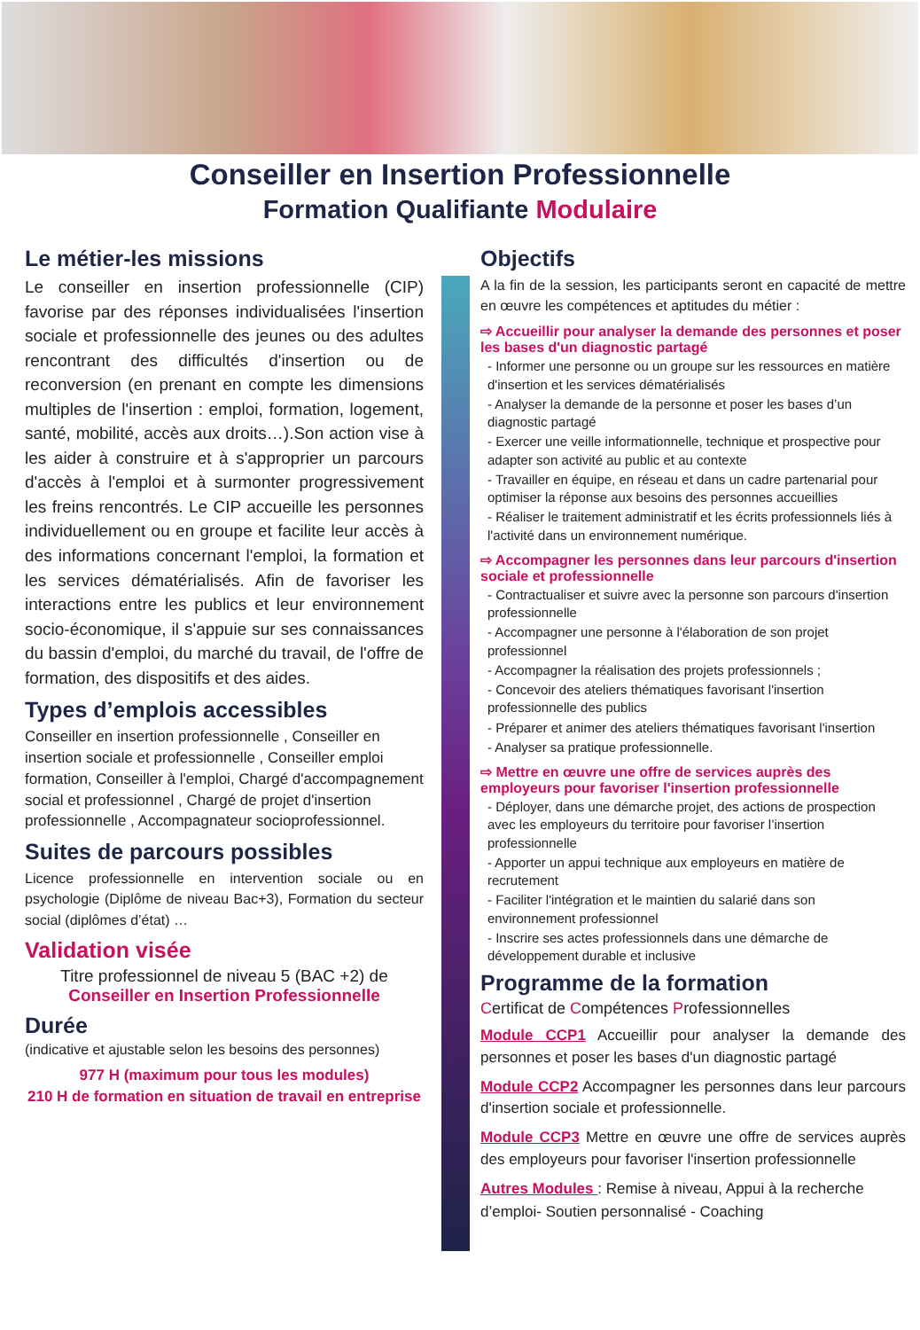Conseiller en Insertion Professionnelle
Formation Qualifiante Modulaire
Le métier-les missions
Le conseiller en insertion professionnelle (CIP) favorise par des réponses individualisées l'insertion sociale et professionnelle des jeunes ou des adultes rencontrant des difficultés d'insertion ou de reconversion (en prenant en compte les dimensions multiples de l'insertion : emploi, formation, logement, santé, mobilité, accès aux droits…).Son action vise à les aider à construire et à s'approprier un parcours d'accès à l'emploi et à surmonter progressivement les freins rencontrés. Le CIP accueille les personnes individuellement ou en groupe et facilite leur accès à des informations concernant l'emploi, la formation et les services dématérialisés. Afin de favoriser les interactions entre les publics et leur environnement socio-économique, il s'appuie sur ses connaissances du bassin d'emploi, du marché du travail, de l'offre de formation, des dispositifs et des aides.
Types d’emplois accessibles
Conseiller en insertion professionnelle , Conseiller en insertion sociale et professionnelle , Conseiller emploi formation, Conseiller à l'emploi, Chargé d'accompagnement social et professionnel , Chargé de projet d'insertion professionnelle , Accompagnateur socioprofessionnel.
Suites de parcours possibles
Licence professionnelle en intervention sociale ou en psychologie (Diplôme de niveau Bac+3), Formation du secteur social (diplômes d’état) …
Validation visée
Titre professionnel de niveau 5 (BAC +2) de
Conseiller en Insertion Professionnelle
Durée
(indicative et ajustable selon les besoins des personnes)
977 H (maximum pour tous les modules)
210 H de formation en situation de travail en entreprise
Objectifs
A la fin de la session, les participants seront en capacité de mettre en œuvre les compétences et aptitudes du métier :
⇨ Accueillir pour analyser la demande des personnes et poser les bases d'un diagnostic partagé
- Informer une personne ou un groupe sur les ressources en matière d'insertion et les services dématérialisés
- Analyser la demande de la personne et poser les bases d’un diagnostic partagé
- Exercer une veille informationnelle, technique et prospective pour adapter son activité au public et au contexte
- Travailler en équipe, en réseau et dans un cadre partenarial pour optimiser la réponse aux besoins des personnes accueillies
- Réaliser le traitement administratif et les écrits professionnels liés à l'activité dans un environnement numérique.
⇨ Accompagner les personnes dans leur parcours d'insertion sociale et professionnelle
- Contractualiser et suivre avec la personne son parcours d'insertion professionnelle
- Accompagner une personne à l'élaboration de son projet professionnel
- Accompagner la réalisation des projets professionnels ;
- Concevoir des ateliers thématiques favorisant l'insertion professionnelle des publics
- Préparer et animer des ateliers thématiques favorisant l'insertion
- Analyser sa pratique professionnelle.
⇨ Mettre en œuvre une offre de services auprès des employeurs pour favoriser l'insertion professionnelle
- Déployer, dans une démarche projet, des actions de prospection avec les employeurs du territoire pour favoriser l’insertion professionnelle
- Apporter un appui technique aux employeurs en matière de recrutement
- Faciliter l'intégration et le maintien du salarié dans son environnement professionnel
- Inscrire ses actes professionnels dans une démarche de développement durable et inclusive
Programme de la formation
Certificat de Compétences Professionnelles
Module CCP1 Accueillir pour analyser la demande des personnes et poser les bases d'un diagnostic partagé
Module CCP2 Accompagner les personnes dans leur parcours d'insertion sociale et professionnelle.
Module CCP3 Mettre en œuvre une offre de services auprès des employeurs pour favoriser l'insertion professionnelle
Autres Modules : Remise à niveau, Appui à la recherche d’emploi- Soutien personnalisé - Coaching